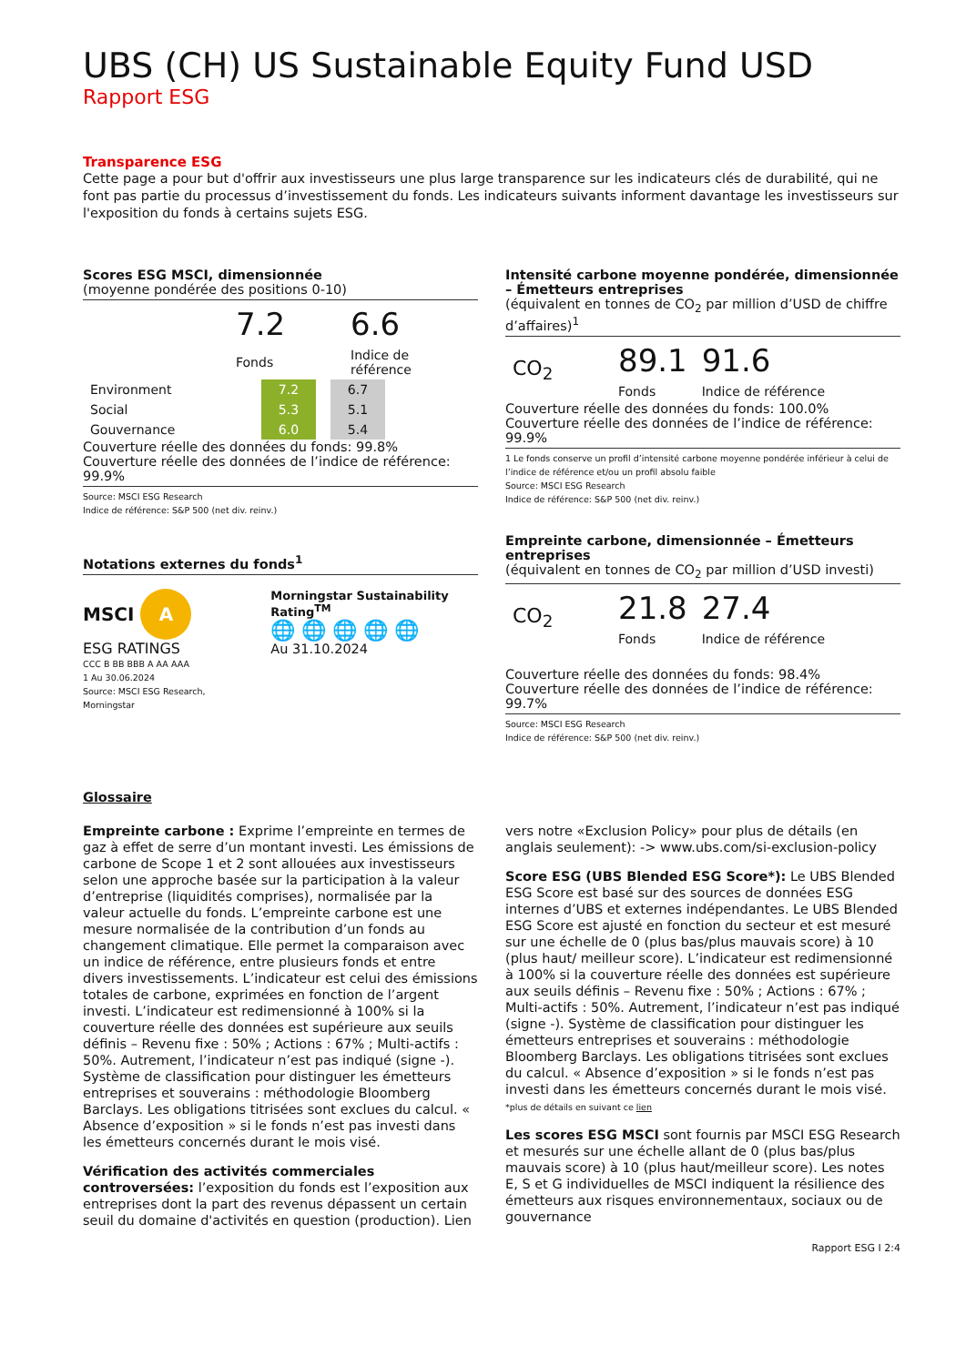UBS (CH) US Sustainable Equity Fund USD
Rapport ESG
Transparence ESG
Cette page a pour but d'offrir aux investisseurs une plus large transparence sur les indicateurs clés de durabilité, qui ne font pas partie du processus d’investissement du fonds. Les indicateurs suivants informent davantage les investisseurs sur l'exposition du fonds à certains sujets ESG.
Scores ESG MSCI, dimensionnée
(moyenne pondérée des positions 0-10)
| 7.2 | | 6.6 |
| Fonds | | Indice de référence |
| Environment | 7.2 | | 6.7 |
| Social | 5.3 | | 5.1 |
| Gouvernance | 6.0 | | 5.4 |
Couverture réelle des données du fonds: 99.8%
Couverture réelle des données de l’indice de référence: 99.9%
Source: MSCI ESG Research
Indice de référence: S&P 500 (net div. reinv.)
Notations externes du fonds<sup>1</sup>
MSCI A
ESG RATINGS
CCC B BB BBB A AA AAA
1 Au 30.06.2024
Source: MSCI ESG Research, Morningstar
Morningstar Sustainability Rating<sup>TM</sup>
🌐 🌐 🌐 🌐 🌐
Au 31.10.2024
Intensité carbone moyenne pondérée, dimensionnée – Émetteurs entreprises
(équivalent en tonnes de CO<sub>2</sub> par million d’USD de chiffre d’affaires)<sup>1</sup>
| CO<sub>2</sub> | 89.1 | 91.6 |
| | Fonds | Indice de référence |
Couverture réelle des données du fonds: 100.0%
Couverture réelle des données de l’indice de référence: 99.9%
1 Le fonds conserve un profil d’intensité carbone moyenne pondérée inférieur à celui de l’indice de référence et/ou un profil absolu faible
Source: MSCI ESG Research
Indice de référence: S&P 500 (net div. reinv.)
Empreinte carbone, dimensionnée – Émetteurs entreprises
(équivalent en tonnes de CO<sub>2</sub> par million d’USD investi)
| CO<sub>2</sub> | 21.8 | 27.4 |
| | Fonds | Indice de référence |
Couverture réelle des données du fonds: 98.4%
Couverture réelle des données de l’indice de référence: 99.7%
Source: MSCI ESG Research
Indice de référence: S&P 500 (net div. reinv.)
Glossaire
Empreinte carbone : Exprime l’empreinte en termes de gaz à effet de serre d’un montant investi. Les émissions de carbone de Scope 1 et 2 sont allouées aux investisseurs selon une approche basée sur la participation à la valeur d’entreprise (liquidités comprises), normalisée par la valeur actuelle du fonds. L’empreinte carbone est une mesure normalisée de la contribution d’un fonds au changement climatique. Elle permet la comparaison avec un indice de référence, entre plusieurs fonds et entre divers investissements. L’indicateur est celui des émissions totales de carbone, exprimées en fonction de l’argent investi. L’indicateur est redimensionné à 100% si la couverture réelle des données est supérieure aux seuils définis – Revenu fixe : 50% ; Actions : 67% ; Multi-actifs : 50%. Autrement, l’indicateur n’est pas indiqué (signe -). Système de classification pour distinguer les émetteurs entreprises et souverains : méthodologie Bloomberg Barclays. Les obligations titrisées sont exclues du calcul. « Absence d’exposition » si le fonds n’est pas investi dans les émetteurs concernés durant le mois visé.
Vérification des activités commerciales controversées: l’exposition du fonds est l’exposition aux entreprises dont la part des revenus dépassent un certain seuil du domaine d'activités en question (production). Lien vers notre «Exclusion Policy» pour plus de détails (en anglais seulement): -> www.ubs.com/si-exclusion-policy
Score ESG (UBS Blended ESG Score*): Le UBS Blended ESG Score est basé sur des sources de données ESG internes d’UBS et externes indépendantes. Le UBS Blended ESG Score est ajusté en fonction du secteur et est mesuré sur une échelle de 0 (plus bas/plus mauvais score) à 10 (plus haut/ meilleur score). L’indicateur est redimensionné à 100% si la couverture réelle des données est supérieure aux seuils définis – Revenu fixe : 50% ; Actions : 67% ; Multi-actifs : 50%. Autrement, l’indicateur n’est pas indiqué (signe -). Système de classification pour distinguer les émetteurs entreprises et souverains : méthodologie Bloomberg Barclays. Les obligations titrisées sont exclues du calcul. « Absence d’exposition » si le fonds n’est pas investi dans les émetteurs concernés durant le mois visé.
*plus de détails en suivant ce lien
Les scores ESG MSCI sont fournis par MSCI ESG Research et mesurés sur une échelle allant de 0 (plus bas/plus mauvais score) à 10 (plus haut/meilleur score). Les notes E, S et G individuelles de MSCI indiquent la résilience des émetteurs aux risques environnementaux, sociaux ou de gouvernance
Rapport ESG I 2:4